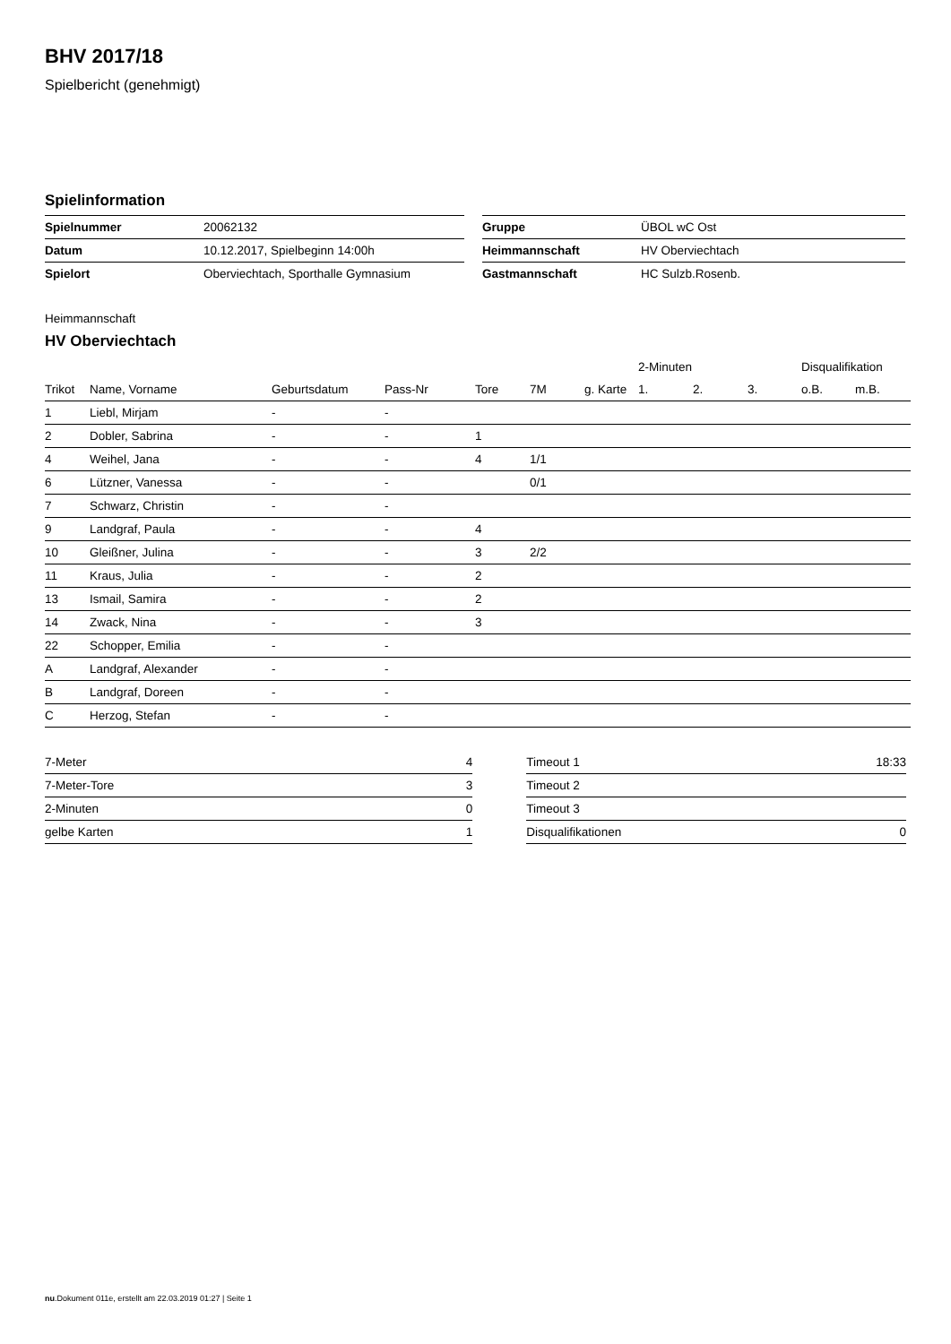BHV 2017/18
Spielbericht (genehmigt)
Spielinformation
| Spielnummer | 20062132 |
| Datum | 10.12.2017, Spielbeginn 14:00h |
| Spielort | Oberviechtach, Sporthalle Gymnasium |
| Gruppe | ÜBOL wC Ost |
| Heimmannschaft | HV Oberviechtach |
| Gastmannschaft | HC Sulzb.Rosenb. |
Heimmannschaft
HV Oberviechtach
| | | | | | | | 2-Minuten | | | Disqualifikation | |
| --- | --- | --- | --- | --- | --- | --- | --- | --- | --- | --- | --- |
| Trikot | Name, Vorname | Geburtsdatum | Pass-Nr | Tore | 7M | g. Karte | 1. | 2. | 3. | o.B. | m.B. |
| 1 | Liebl, Mirjam | - | - | | | | | | | | |
| 2 | Dobler, Sabrina | - | - | 1 | | | | | | | |
| 4 | Weihel, Jana | - | - | 4 | 1/1 | | | | | | |
| 6 | Lützner, Vanessa | - | - | | 0/1 | | | | | | |
| 7 | Schwarz, Christin | - | - | | | | | | | | |
| 9 | Landgraf, Paula | - | - | 4 | | | | | | | |
| 10 | Gleißner, Julina | - | - | 3 | 2/2 | | | | | | |
| 11 | Kraus, Julia | - | - | 2 | | | | | | | |
| 13 | Ismail, Samira | - | - | 2 | | | | | | | |
| 14 | Zwack, Nina | - | - | 3 | | | | | | | |
| 22 | Schopper, Emilia | - | - | | | | | | | | |
| A | Landgraf, Alexander | - | - | | | | | | | | |
| B | Landgraf, Doreen | - | - | | | | | | | | |
| C | Herzog, Stefan | - | - | | | | | | | | |
| 7-Meter | 4 |
| 7-Meter-Tore | 3 |
| 2-Minuten | 0 |
| gelbe Karten | 1 |
| Timeout 1 | 18:33 |
| Timeout 2 | |
| Timeout 3 | |
| Disqualifikationen | 0 |
nu.Dokument 011e, erstellt am 22.03.2019 01:27 | Seite 1